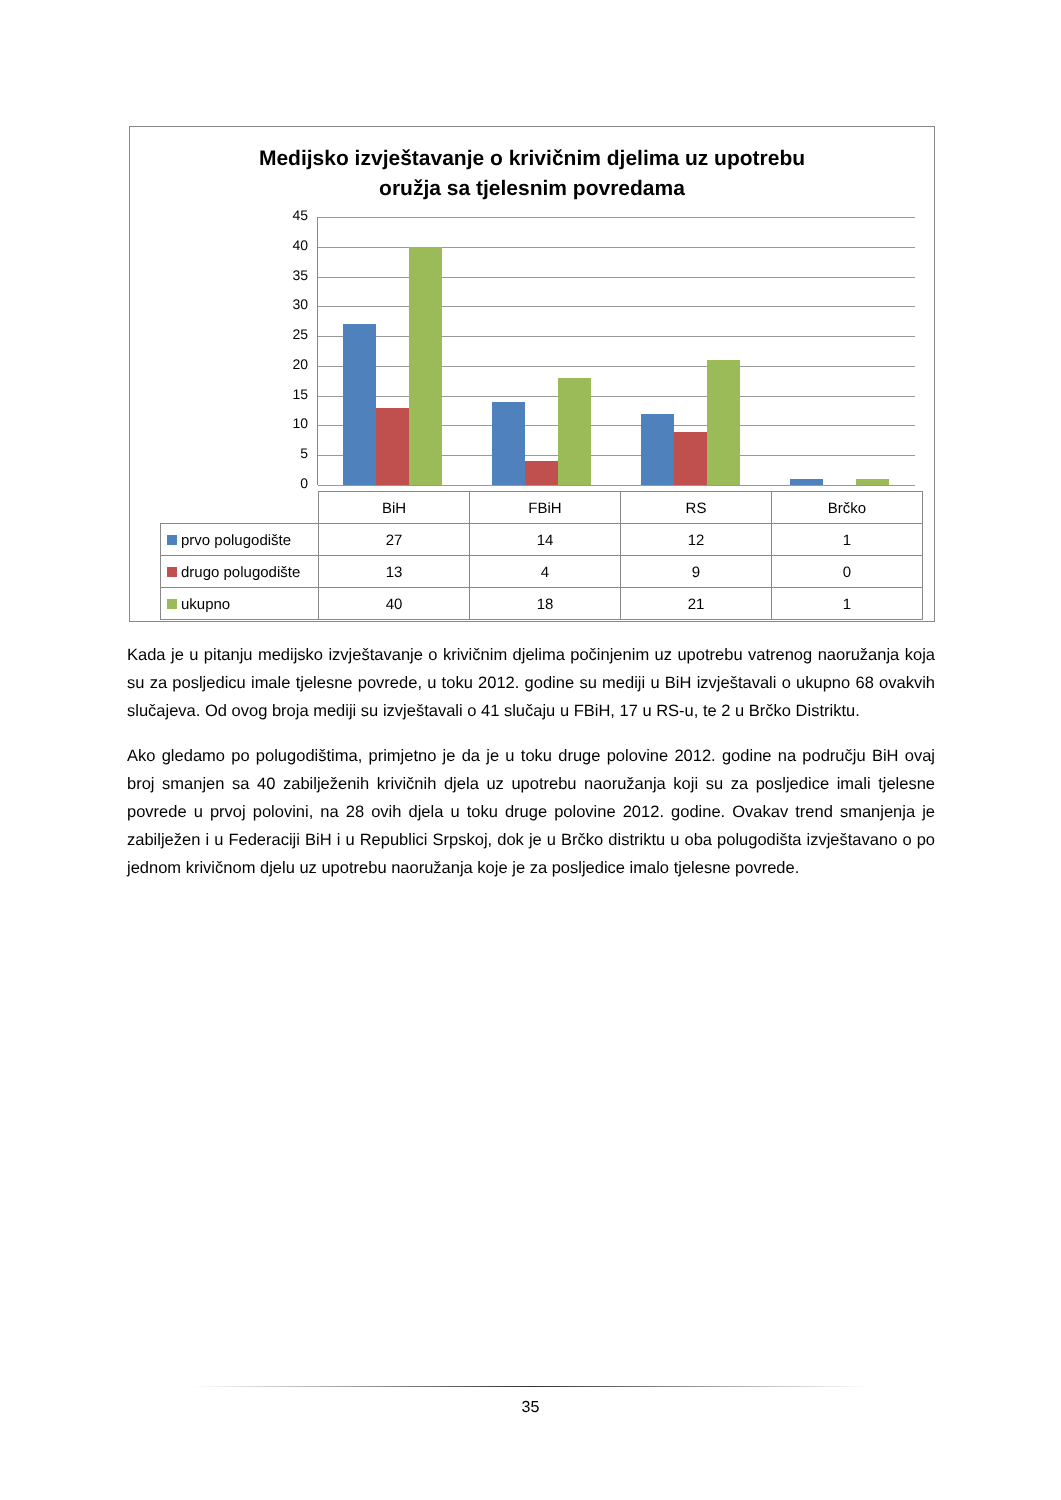Medijsko izvještavanje o krivičnim djelima uz upotrebu
oružja sa tjelesnim povredama
45
40
35
30
25
20
15
10
5
0
| | BiH | FBiH | RS | Brčko |
| prvo polugodište | 27 | 14 | 12 | 1 |
| drugo polugodište | 13 | 4 | 9 | 0 |
| ukupno | 40 | 18 | 21 | 1 |
Kada je u pitanju medijsko izvještavanje o krivičnim djelima počinjenim uz upotrebu vatrenog naoružanja koja su za posljedicu imale tjelesne povrede, u toku 2012. godine su mediji u BiH izvještavali o ukupno 68 ovakvih slučajeva. Od ovog broja mediji su izvještavali o 41 slučaju u FBiH, 17 u RS-u, te 2 u Brčko Distriktu.
Ako gledamo po polugodištima, primjetno je da je u toku druge polovine 2012. godine na području BiH ovaj broj smanjen sa 40 zabilježenih krivičnih djela uz upotrebu naoružanja koji su za posljedice imali tjelesne povrede u prvoj polovini, na 28 ovih djela u toku druge polovine 2012. godine. Ovakav trend smanjenja je zabilježen i u Federaciji BiH i u Republici Srpskoj, dok je u Brčko distriktu u oba polugodišta izvještavano o po jednom krivičnom djelu uz upotrebu naoružanja koje je za posljedice imalo tjelesne povrede.
35